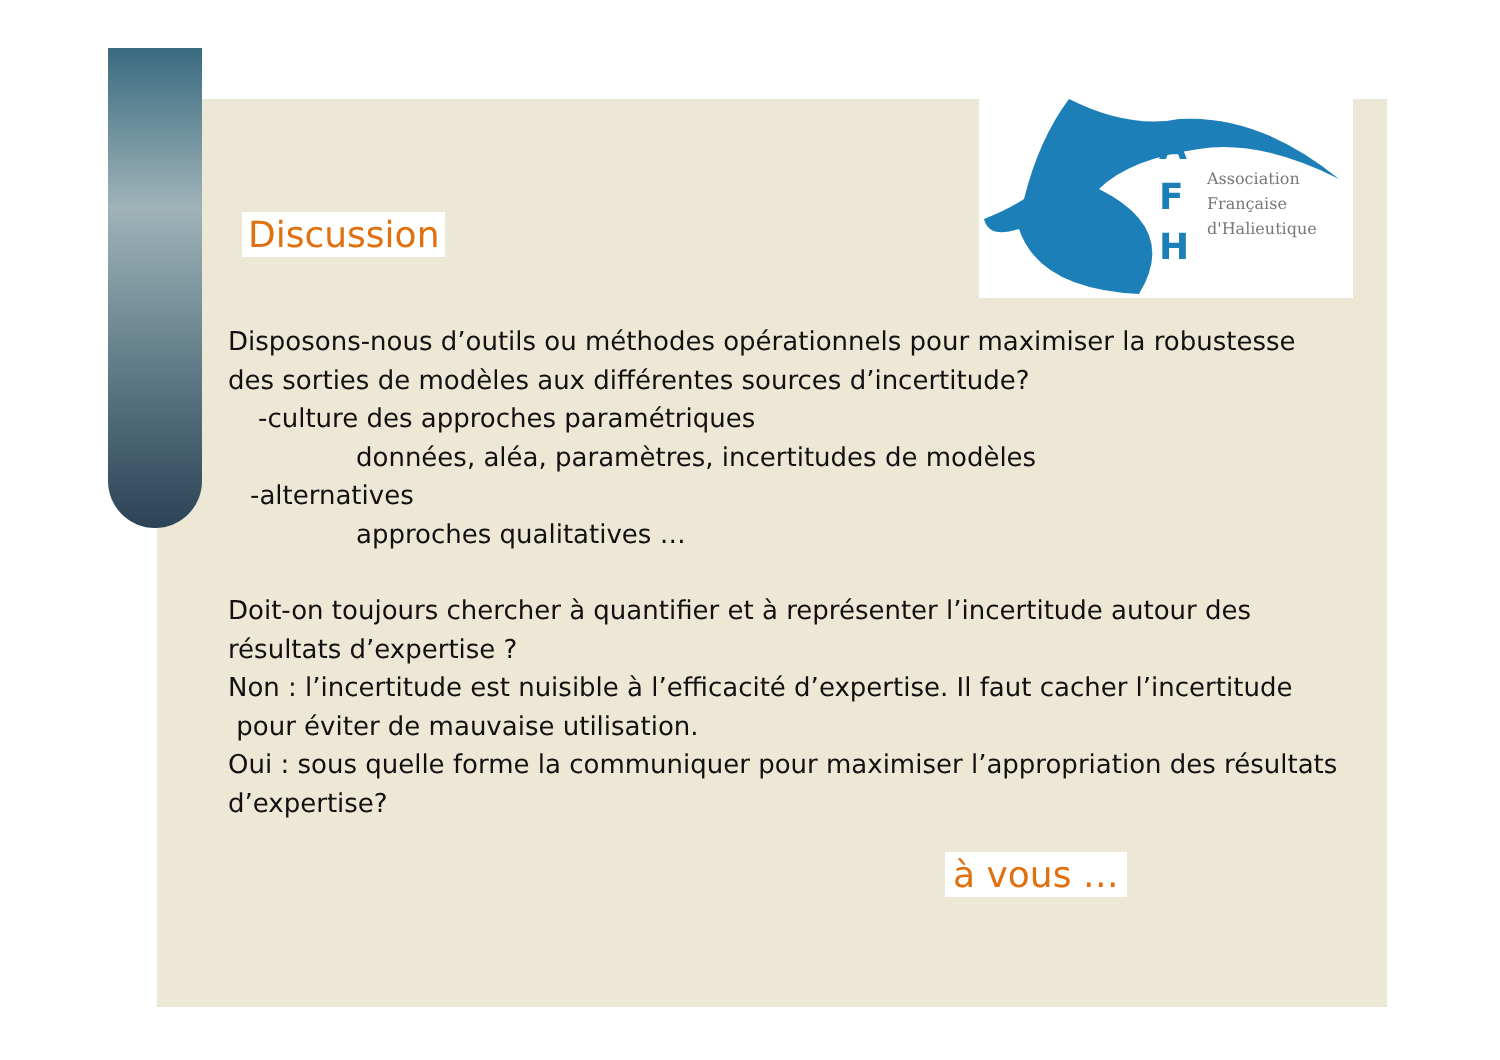A
F
H
Association
Française
d'Halieutique
Discussion
Disposons-nous d’outils ou méthodes opérationnels pour maximiser la robustesse des sorties de modèles aux différentes sources d’incertitude?
-culture des approches paramétriques
données, aléa, paramètres, incertitudes de modèles
-alternatives
approches qualitatives …
Doit-on toujours chercher à quantifier et à représenter l’incertitude autour des résultats d’expertise ?
Non : l’incertitude est nuisible à l’efficacité d’expertise. Il faut cacher l’incertitude
pour éviter de mauvaise utilisation.
Oui : sous quelle forme la communiquer pour maximiser l’appropriation des résultats d’expertise?
à vous …